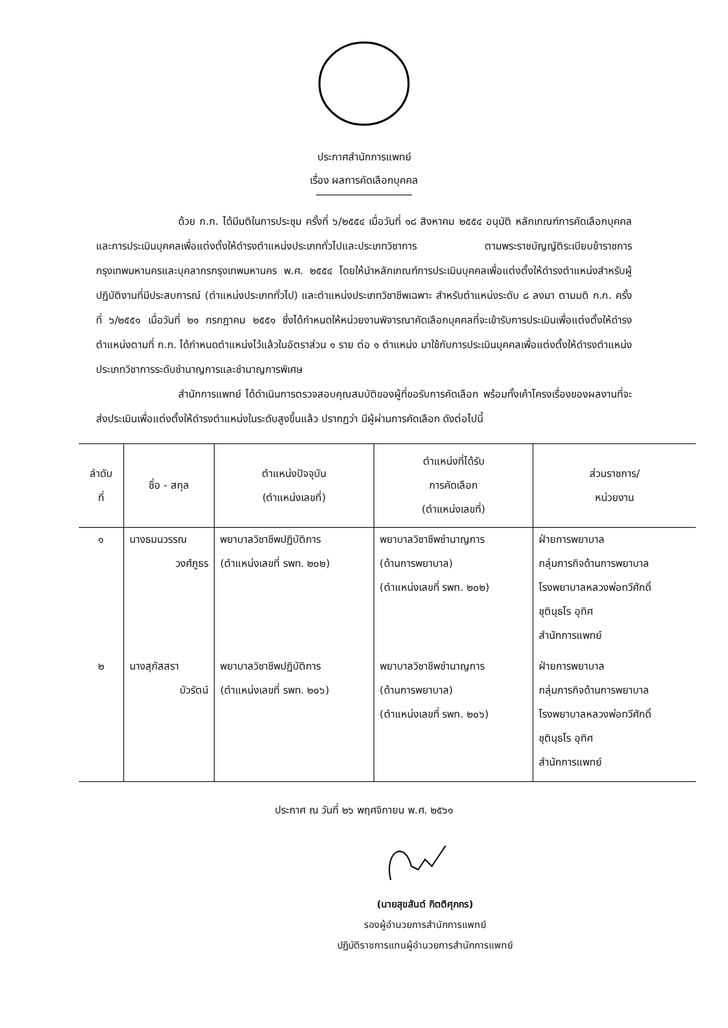ประกาศสำนักการแพทย์
เรื่อง ผลการคัดเลือกบุคคล
ด้วย ก.ก. ได้มีมติในการประชุม ครั้งที่ ๖/๒๕๕๔ เมื่อวันที่ ๑๘ สิงหาคม ๒๕๕๔ อนุมัติ หลักเกณฑ์การคัดเลือกบุคคลและการประเมินบุคคลเพื่อแต่งตั้งให้ดำรงตำแหน่งประเภททั่วไปและประเภทวิชาการ ตามพระราชบัญญัติระเบียบข้าราชการกรุงเทพมหานครและบุคลากรกรุงเทพมหานคร พ.ศ. ๒๕๕๔ โดยให้นำหลักเกณฑ์การประเมินบุคคลเพื่อแต่งตั้งให้ดำรงตำแหน่งสำหรับผู้ปฏิบัติงานที่มีประสบการณ์ (ตำแหน่งประเภททั่วไป) และตำแหน่งประเภทวิชาชีพเฉพาะ สำหรับตำแหน่งระดับ ๘ ลงมา ตามมติ ก.ก. ครั้งที่ ๖/๒๕๕๑ เมื่อวันที่ ๒๑ กรกฎาคม ๒๕๕๑ ซึ่งได้กำหนดให้หน่วยงานพิจารณาคัดเลือกบุคคลที่จะเข้ารับการประเมินเพื่อแต่งตั้งให้ดำรงตำแหน่งตามที่ ก.ก. ได้กำหนดตำแหน่งไว้แล้วในอัตราส่วน ๑ ราย ต่อ ๑ ตำแหน่ง มาใช้กับการประเมินบุคคลเพื่อแต่งตั้งให้ดำรงตำแหน่งประเภทวิชาการระดับชำนาญการและชำนาญการพิเศษ
สำนักการแพทย์ ได้ดำเนินการตรวจสอบคุณสมบัติของผู้ที่ขอรับการคัดเลือก พร้อมทั้งเค้าโครงเรื่องของผลงานที่จะส่งประเมินเพื่อแต่งตั้งให้ดำรงตำแหน่งในระดับสูงขึ้นแล้ว ปรากฏว่า มีผู้ผ่านการคัดเลือก ดังต่อไปนี้
| ลำดับ ที่ | ชื่อ - สกุล | ตำแหน่งปัจจุบัน (ตำแหน่งเลขที่) | ตำแหน่งที่ได้รับ การคัดเลือก (ตำแหน่งเลขที่) | ส่วนราชการ/ หน่วยงาน |
| --- | --- | --- | --- | --- |
| ๑ | นางธมนวรรณ วงศ์ภูธร | พยาบาลวิชาชีพปฏิบัติการ (ตำแหน่งเลขที่ รพท. ๒๐๒) | พยาบาลวิชาชีพชำนาญการ (ด้านการพยาบาล) (ตำแหน่งเลขที่ รพท. ๒๐๒) | ฝ่ายการพยาบาล กลุ่มภารกิจด้านการพยาบาล โรงพยาบาลหลวงพ่อทวีศักดิ์ ชุตินฺธโร อุทิศ สำนักการแพทย์ |
| ๒ | นางสุภัสสรา บัวรัตน์ | พยาบาลวิชาชีพปฏิบัติการ (ตำแหน่งเลขที่ รพท. ๒๐๖) | พยาบาลวิชาชีพชำนาญการ (ด้านการพยาบาล) (ตำแหน่งเลขที่ รพท. ๒๐๖) | ฝ่ายการพยาบาล กลุ่มภารกิจด้านการพยาบาล โรงพยาบาลหลวงพ่อทวีศักดิ์ ชุตินฺธโร อุทิศ สำนักการแพทย์ |
ประกาศ ณ วันที่ ๒๖ พฤศจิกายน พ.ศ. ๒๕๖๑
(นายสุขสันต์ กิตติศุภกร)
รองผู้อำนวยการสำนักการแพทย์
ปฏิบัติราชการแทนผู้อำนวยการสำนักการแพทย์